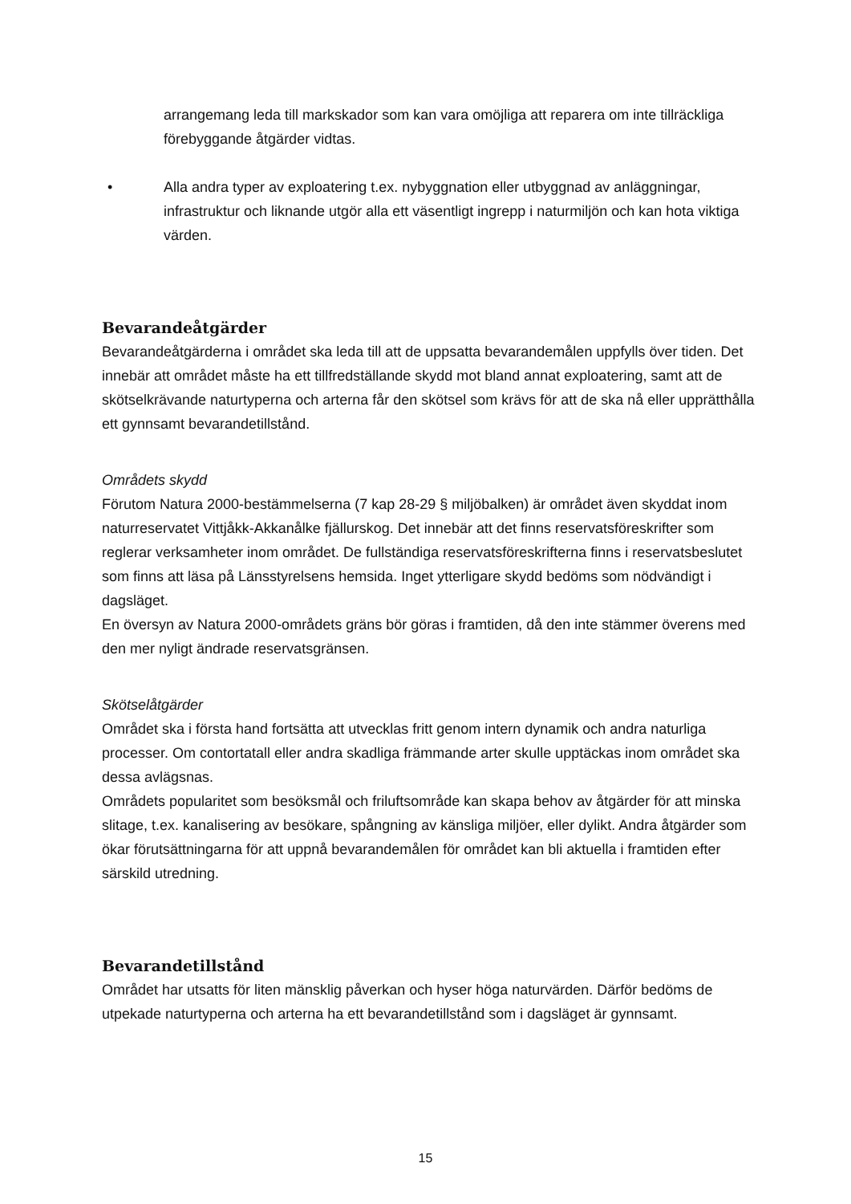arrangemang leda till markskador som kan vara omöjliga att reparera om inte tillräckliga förebyggande åtgärder vidtas.
• Alla andra typer av exploatering t.ex. nybyggnation eller utbyggnad av anläggningar, infrastruktur och liknande utgör alla ett väsentligt ingrepp i naturmiljön och kan hota viktiga värden.
Bevarandeåtgärder
Bevarandeåtgärderna i området ska leda till att de uppsatta bevarandemålen uppfylls över tiden. Det innebär att området måste ha ett tillfredställande skydd mot bland annat exploatering, samt att de skötselkrävande naturtyperna och arterna får den skötsel som krävs för att de ska nå eller upprätthålla ett gynnsamt bevarandetillstånd.
Områdets skydd
Förutom Natura 2000-bestämmelserna (7 kap 28-29 § miljöbalken) är området även skyddat inom naturreservatet Vittjåkk-Akkanålke fjällurskog. Det innebär att det finns reservatsföreskrifter som reglerar verksamheter inom området. De fullständiga reservatsföreskrifterna finns i reservatsbeslutet som finns att läsa på Länsstyrelsens hemsida. Inget ytterligare skydd bedöms som nödvändigt i dagsläget.
En översyn av Natura 2000-områdets gräns bör göras i framtiden, då den inte stämmer överens med den mer nyligt ändrade reservatsgränsen.
Skötselåtgärder
Området ska i första hand fortsätta att utvecklas fritt genom intern dynamik och andra naturliga processer. Om contortatall eller andra skadliga främmande arter skulle upptäckas inom området ska dessa avlägsnas.
Områdets popularitet som besöksmål och friluftsområde kan skapa behov av åtgärder för att minska slitage, t.ex. kanalisering av besökare, spångning av känsliga miljöer, eller dylikt. Andra åtgärder som ökar förutsättningarna för att uppnå bevarandemålen för området kan bli aktuella i framtiden efter särskild utredning.
Bevarandetillstånd
Området har utsatts för liten mänsklig påverkan och hyser höga naturvärden. Därför bedöms de utpekade naturtyperna och arterna ha ett bevarandetillstånd som i dagsläget är gynnsamt.
15